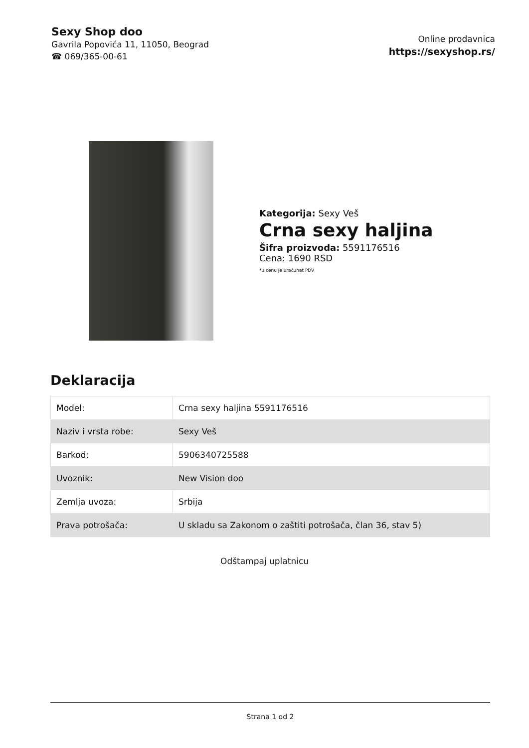Sexy Shop doo
Gavrila Popovića 11, 11050, Beograd
☎ 069/365-00-61
Online prodavnica
https://sexyshop.rs/
Kategorija: Sexy Veš
Crna sexy haljina
Šifra proizvoda: 5591176516
Cena: 1690 RSD
*u cenu je uračunat PDV
Deklaracija
| Model: | Crna sexy haljina 5591176516 |
| Naziv i vrsta robe: | Sexy Veš |
| Barkod: | 5906340725588 |
| Uvoznik: | New Vision doo |
| Zemlja uvoza: | Srbija |
| Prava potrošača: | U skladu sa Zakonom o zaštiti potrošača, član 36, stav 5) |
Odštampaj uplatnicu
Strana 1 od 2